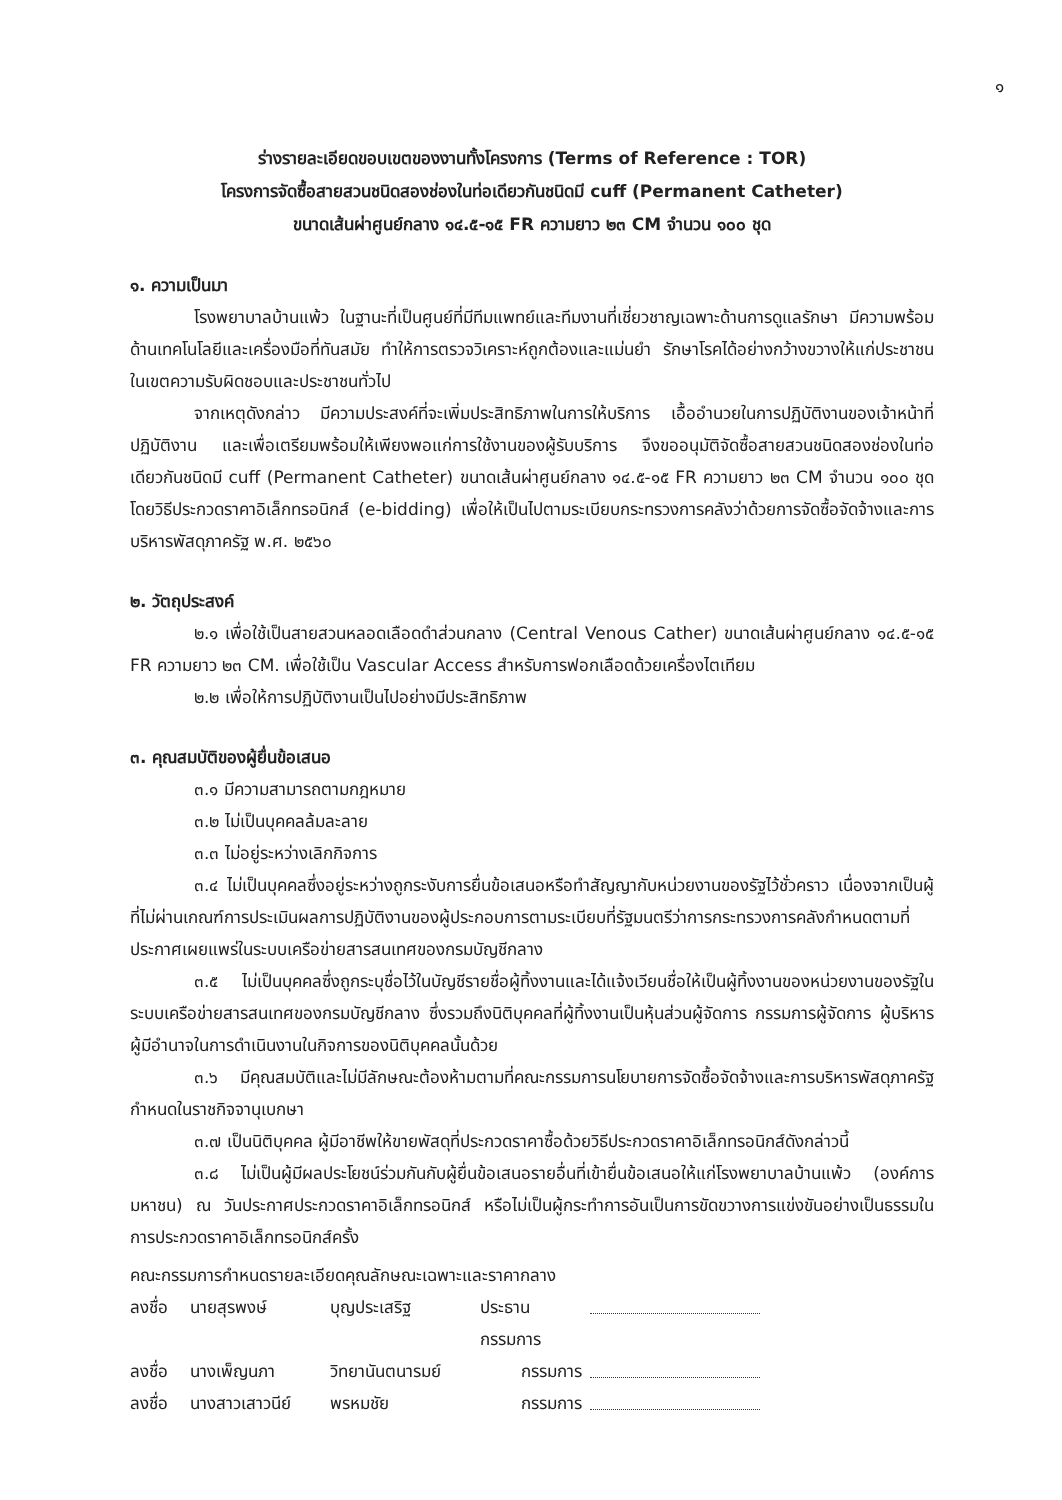๑
ร่างรายละเอียดขอบเขตของงานทั้งโครงการ (Terms of Reference : TOR)
โครงการจัดซื้อสายสวนชนิดสองช่องในท่อเดียวกันชนิดมี cuff (Permanent Catheter)
ขนาดเส้นผ่าศูนย์กลาง ๑๔.๕-๑๕ FR ความยาว ๒๓ CM จำนวน ๑๐๐ ชุด
๑. ความเป็นมา
โรงพยาบาลบ้านแพ้ว ในฐานะที่เป็นศูนย์ที่มีทีมแพทย์และทีมงานที่เชี่ยวชาญเฉพาะด้านการดูแลรักษา มีความพร้อมด้านเทคโนโลยีและเครื่องมือที่ทันสมัย ทำให้การตรวจวิเคราะห์ถูกต้องและแม่นยำ รักษาโรคได้อย่างกว้างขวางให้แก่ประชาชนในเขตความรับผิดชอบและประชาชนทั่วไป
จากเหตุดังกล่าว มีความประสงค์ที่จะเพิ่มประสิทธิภาพในการให้บริการ เอื้ออำนวยในการปฏิบัติงานของเจ้าหน้าที่ปฏิบัติงาน และเพื่อเตรียมพร้อมให้เพียงพอแก่การใช้งานของผู้รับบริการ จึงขออนุมัติจัดซื้อสายสวนชนิดสองช่องในท่อเดียวกันชนิดมี cuff (Permanent Catheter) ขนาดเส้นผ่าศูนย์กลาง ๑๔.๕-๑๕ FR ความยาว ๒๓ CM จำนวน ๑๐๐ ชุด โดยวิธีประกวดราคาอิเล็กทรอนิกส์ (e-bidding) เพื่อให้เป็นไปตามระเบียบกระทรวงการคลังว่าด้วยการจัดซื้อจัดจ้างและการบริหารพัสดุภาครัฐ พ.ศ. ๒๕๖๐
๒. วัตถุประสงค์
๒.๑ เพื่อใช้เป็นสายสวนหลอดเลือดดำส่วนกลาง (Central Venous Cather) ขนาดเส้นผ่าศูนย์กลาง ๑๔.๕-๑๕ FR ความยาว ๒๓ CM. เพื่อใช้เป็น Vascular Access สำหรับการฟอกเลือดด้วยเครื่องไตเทียม
๒.๒ เพื่อให้การปฏิบัติงานเป็นไปอย่างมีประสิทธิภาพ
๓. คุณสมบัติของผู้ยื่นข้อเสนอ
๓.๑ มีความสามารถตามกฎหมาย
๓.๒ ไม่เป็นบุคคลล้มละลาย
๓.๓ ไม่อยู่ระหว่างเลิกกิจการ
๓.๔ ไม่เป็นบุคคลซึ่งอยู่ระหว่างถูกระงับการยื่นข้อเสนอหรือทำสัญญากับหน่วยงานของรัฐไว้ชั่วคราว เนื่องจากเป็นผู้ที่ไม่ผ่านเกณฑ์การประเมินผลการปฏิบัติงานของผู้ประกอบการตามระเบียบที่รัฐมนตรีว่าการกระทรวงการคลังกำหนดตามที่ประกาศเผยแพร่ในระบบเครือข่ายสารสนเทศของกรมบัญชีกลาง
๓.๕ ไม่เป็นบุคคลซึ่งถูกระบุชื่อไว้ในบัญชีรายชื่อผู้ทิ้งงานและได้แจ้งเวียนชื่อให้เป็นผู้ทิ้งงานของหน่วยงานของรัฐในระบบเครือข่ายสารสนเทศของกรมบัญชีกลาง ซึ่งรวมถึงนิติบุคคลที่ผู้ทิ้งงานเป็นหุ้นส่วนผู้จัดการ กรรมการผู้จัดการ ผู้บริหาร ผู้มีอำนาจในการดำเนินงานในกิจการของนิติบุคคลนั้นด้วย
๓.๖ มีคุณสมบัติและไม่มีลักษณะต้องห้ามตามที่คณะกรรมการนโยบายการจัดซื้อจัดจ้างและการบริหารพัสดุภาครัฐกำหนดในราชกิจจานุเบกษา
๓.๗ เป็นนิติบุคคล ผู้มีอาชีพให้ขายพัสดุที่ประกวดราคาซื้อด้วยวิธีประกวดราคาอิเล็กทรอนิกส์ดังกล่าวนี้
๓.๘ ไม่เป็นผู้มีผลประโยชน์ร่วมกันกับผู้ยื่นข้อเสนอรายอื่นที่เข้ายื่นข้อเสนอให้แก่โรงพยาบาลบ้านแพ้ว (องค์การมหาชน) ณ วันประกาศประกวดราคาอิเล็กทรอนิกส์ หรือไม่เป็นผู้กระทำการอันเป็นการขัดขวางการแข่งขันอย่างเป็นธรรมในการประกวดราคาอิเล็กทรอนิกส์ครั้ง
คณะกรรมการกำหนดรายละเอียดคุณลักษณะเฉพาะและราคากลาง
ลงชื่อ นายสุรพงษ์ บุญประเสริฐ ประธานกรรมการ ลงชื่อ นางเพ็ญนภา วิทยานันตนารมย์ กรรมการ ลงชื่อ นางสาวเสาวนีย์ พรหมชัย กรรมการ